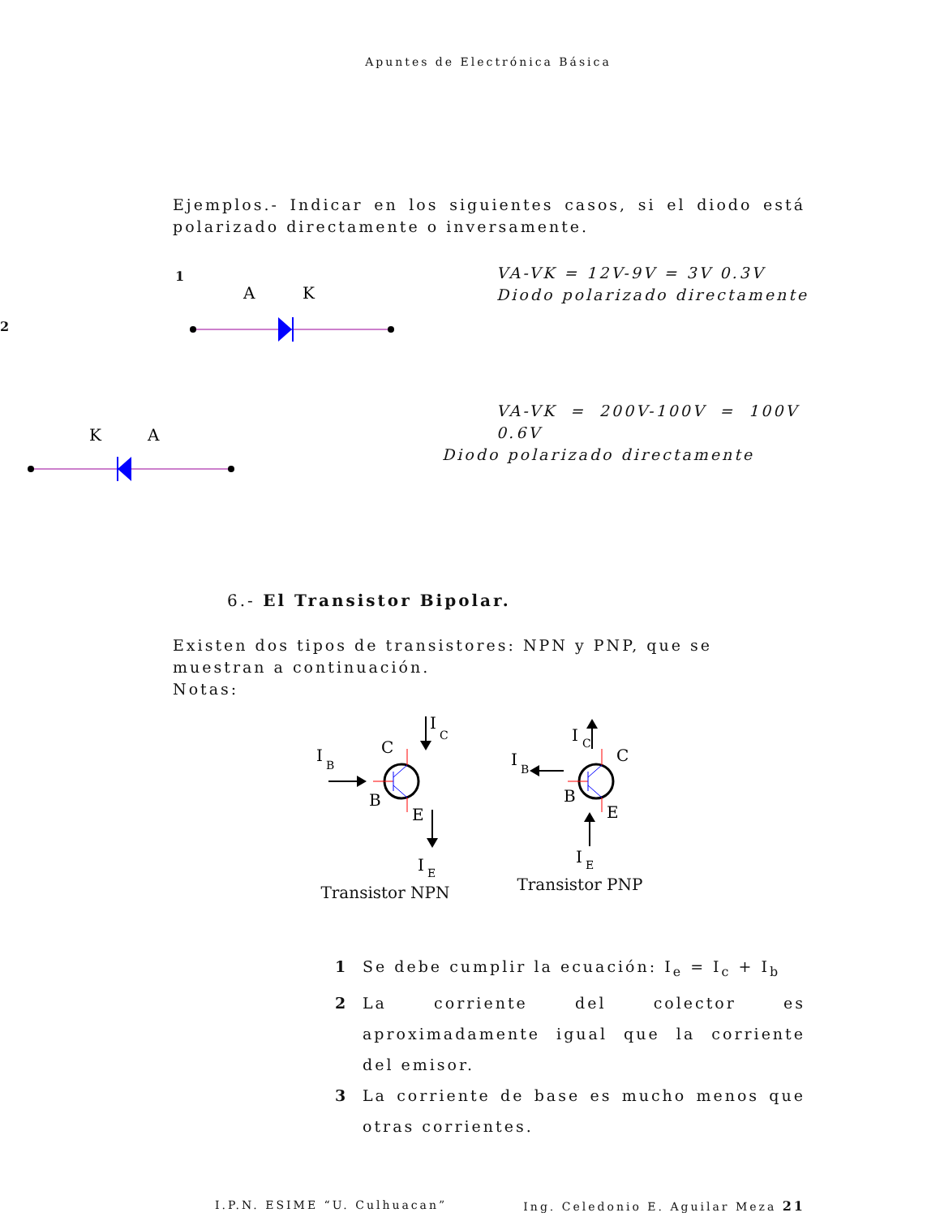Apuntes de Electrónica Básica
Ejemplos.- Indicar en los siguientes casos, si el diodo está polarizado directamente o inversamente.
1
2
A
K
VA-VK = 12V-9V = 3V 0.3V
Diodo polarizado directamente
K
A
VA-VK = 200V-100V = 100V 0.6V
Diodo polarizado directamente
6.- El Transistor Bipolar.
Existen dos tipos de transistores: NPN y PNP, que se muestran a continuación.
Notas:
I
B
C
B
E
I
C
I
E
Transistor NPN
I
B
C
B
E
I
C
I
E
Transistor PNP
1 Se debe cumplir la ecuación: I<sub>e</sub> = I<sub>c</sub> + I<sub>b</sub>
2 La corriente del colector es aproximadamente igual que la corriente del emisor.
3 La corriente de base es mucho menos que otras corrientes.
I.P.N. ESIME “U. Culhuacan” Ing. Celedonio E. Aguilar Meza 21